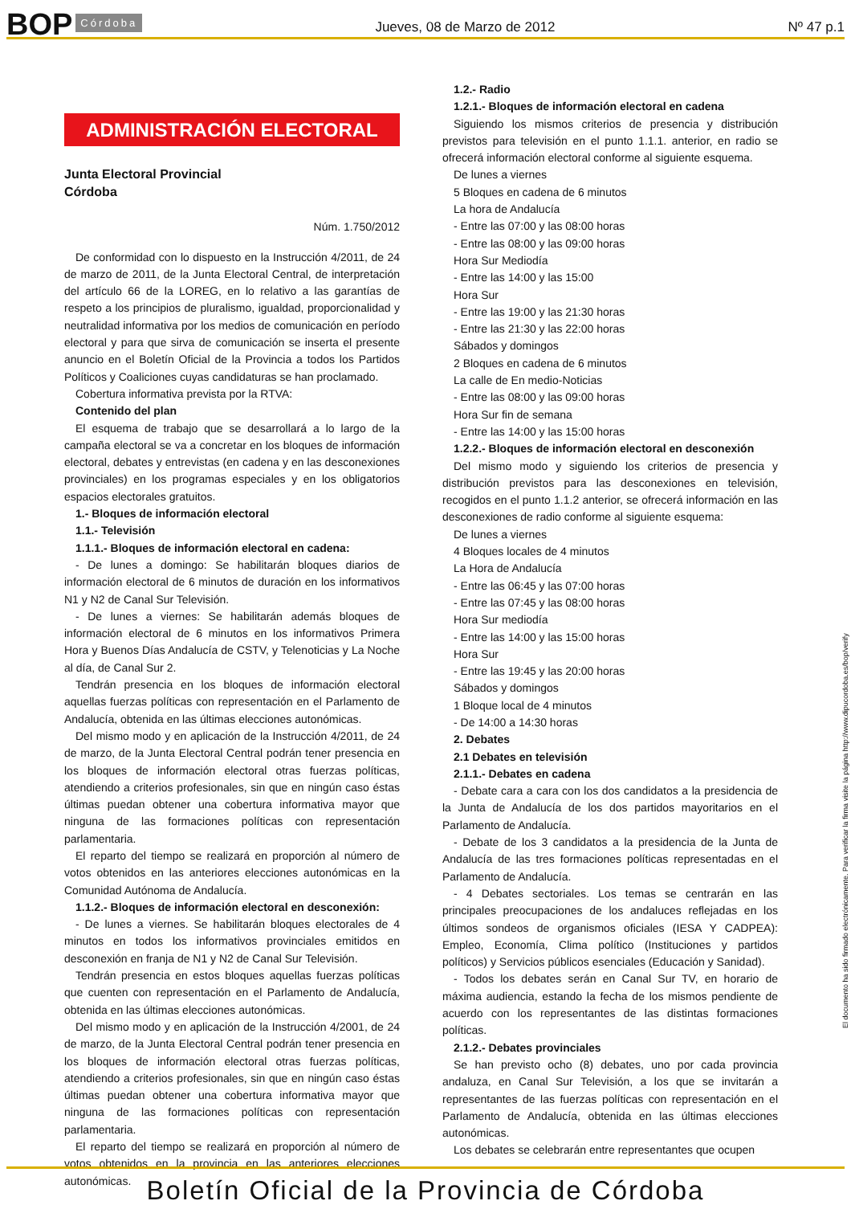BOP Córdoba Jueves, 08 de Marzo de 2012 Nº 47 p.1
ADMINISTRACIÓN ELECTORAL
Junta Electoral Provincial
Córdoba
Núm. 1.750/2012
De conformidad con lo dispuesto en la Instrucción 4/2011, de 24 de marzo de 2011, de la Junta Electoral Central, de interpretación del artículo 66 de la LOREG, en lo relativo a las garantías de respeto a los principios de pluralismo, igualdad, proporcionalidad y neutralidad informativa por los medios de comunicación en período electoral y para que sirva de comunicación se inserta el presente anuncio en el Boletín Oficial de la Provincia a todos los Partidos Políticos y Coaliciones cuyas candidaturas se han proclamado.
Cobertura informativa prevista por la RTVA:
Contenido del plan
El esquema de trabajo que se desarrollará a lo largo de la campaña electoral se va a concretar en los bloques de información electoral, debates y entrevistas (en cadena y en las desconexiones provinciales) en los programas especiales y en los obligatorios espacios electorales gratuitos.
1.- Bloques de información electoral
1.1.- Televisión
1.1.1.- Bloques de información electoral en cadena:
- De lunes a domingo: Se habilitarán bloques diarios de información electoral de 6 minutos de duración en los informativos N1 y N2 de Canal Sur Televisión.
- De lunes a viernes: Se habilitarán además bloques de información electoral de 6 minutos en los informativos Primera Hora y Buenos Días Andalucía de CSTV, y Telenoticias y La Noche al día, de Canal Sur 2.
Tendrán presencia en los bloques de información electoral aquellas fuerzas políticas con representación en el Parlamento de Andalucía, obtenida en las últimas elecciones autonómicas.
Del mismo modo y en aplicación de la Instrucción 4/2011, de 24 de marzo, de la Junta Electoral Central podrán tener presencia en los bloques de información electoral otras fuerzas políticas, atendiendo a criterios profesionales, sin que en ningún caso éstas últimas puedan obtener una cobertura informativa mayor que ninguna de las formaciones políticas con representación parlamentaria.
El reparto del tiempo se realizará en proporción al número de votos obtenidos en las anteriores elecciones autonómicas en la Comunidad Autónoma de Andalucía.
1.1.2.- Bloques de información electoral en desconexión:
- De lunes a viernes. Se habilitarán bloques electorales de 4 minutos en todos los informativos provinciales emitidos en desconexión en franja de N1 y N2 de Canal Sur Televisión.
Tendrán presencia en estos bloques aquellas fuerzas políticas que cuenten con representación en el Parlamento de Andalucía, obtenida en las últimas elecciones autonómicas.
Del mismo modo y en aplicación de la Instrucción 4/2001, de 24 de marzo, de la Junta Electoral Central podrán tener presencia en los bloques de información electoral otras fuerzas políticas, atendiendo a criterios profesionales, sin que en ningún caso éstas últimas puedan obtener una cobertura informativa mayor que ninguna de las formaciones políticas con representación parlamentaria.
El reparto del tiempo se realizará en proporción al número de votos obtenidos en la provincia en las anteriores elecciones autonómicas.
1.2.- Radio
1.2.1.- Bloques de información electoral en cadena
Siguiendo los mismos criterios de presencia y distribución previstos para televisión en el punto 1.1.1. anterior, en radio se ofrecerá información electoral conforme al siguiente esquema.
De lunes a viernes
5 Bloques en cadena de 6 minutos
La hora de Andalucía
- Entre las 07:00 y las 08:00 horas
- Entre las 08:00 y las 09:00 horas
Hora Sur Mediodía
- Entre las 14:00 y las 15:00
Hora Sur
- Entre las 19:00 y las 21:30 horas
- Entre las 21:30 y las 22:00 horas
Sábados y domingos
2 Bloques en cadena de 6 minutos
La calle de En medio-Noticias
- Entre las 08:00 y las 09:00 horas
Hora Sur fin de semana
- Entre las 14:00 y las 15:00 horas
1.2.2.- Bloques de información electoral en desconexión
Del mismo modo y siguiendo los criterios de presencia y distribución previstos para las desconexiones en televisión, recogidos en el punto 1.1.2 anterior, se ofrecerá información en las desconexiones de radio conforme al siguiente esquema:
De lunes a viernes
4 Bloques locales de 4 minutos
La Hora de Andalucía
- Entre las 06:45 y las 07:00 horas
- Entre las 07:45 y las 08:00 horas
Hora Sur mediodía
- Entre las 14:00 y las 15:00 horas
Hora Sur
- Entre las 19:45 y las 20:00 horas
Sábados y domingos
1 Bloque local de 4 minutos
- De 14:00 a 14:30 horas
2. Debates
2.1 Debates en televisión
2.1.1.- Debates en cadena
- Debate cara a cara con los dos candidatos a la presidencia de la Junta de Andalucía de los dos partidos mayoritarios en el Parlamento de Andalucía.
- Debate de los 3 candidatos a la presidencia de la Junta de Andalucía de las tres formaciones políticas representadas en el Parlamento de Andalucía.
- 4 Debates sectoriales. Los temas se centrarán en las principales preocupaciones de los andaluces reflejadas en los últimos sondeos de organismos oficiales (IESA Y CADPEA): Empleo, Economía, Clima político (Instituciones y partidos políticos) y Servicios públicos esenciales (Educación y Sanidad).
- Todos los debates serán en Canal Sur TV, en horario de máxima audiencia, estando la fecha de los mismos pendiente de acuerdo con los representantes de las distintas formaciones políticas.
2.1.2.- Debates provinciales
Se han previsto ocho (8) debates, uno por cada provincia andaluza, en Canal Sur Televisión, a los que se invitarán a representantes de las fuerzas políticas con representación en el Parlamento de Andalucía, obtenida en las últimas elecciones autonómicas.
Los debates se celebrarán entre representantes que ocupen
El documento ha sido firmado electrónicamente. Para verificar la firma visite la página http://www.dipucordoba.es/bop/verify
Boletín Oficial de la Provincia de Córdoba